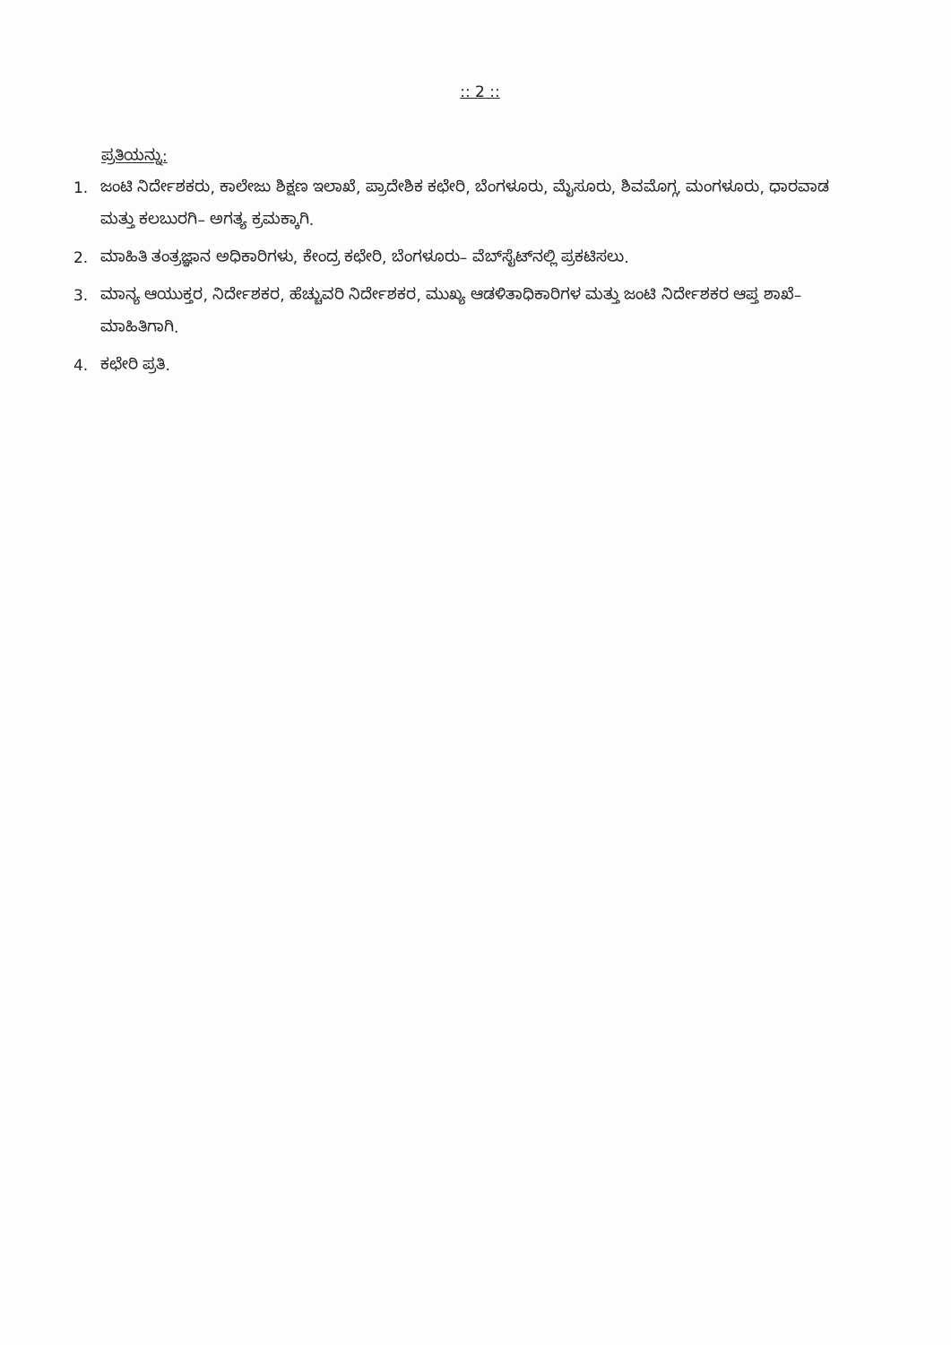:: 2 ::
ಪ್ರತಿಯನ್ನು:
1. ಜಂಟಿ ನಿರ್ದೇಶಕರು, ಕಾಲೇಜು ಶಿಕ್ಷಣ ಇಲಾಖೆ, ಪ್ರಾದೇಶಿಕ ಕಛೇರಿ, ಬೆಂಗಳೂರು, ಮೈಸೂರು, ಶಿವಮೊಗ್ಗ, ಮಂಗಳೂರು, ಧಾರವಾಡ ಮತ್ತು ಕಲಬುರಗಿ– ಅಗತ್ಯ ಕ್ರಮಕ್ಕಾಗಿ.
2. ಮಾಹಿತಿ ತಂತ್ರಜ್ಞಾನ ಅಧಿಕಾರಿಗಳು, ಕೇಂದ್ರ ಕಛೇರಿ, ಬೆಂಗಳೂರು– ವೆಬ್‌ಸೈಟ್‌ನಲ್ಲಿ ಪ್ರಕಟಿಸಲು.
3. ಮಾನ್ಯ ಆಯುಕ್ತರ, ನಿರ್ದೇಶಕರ, ಹೆಚ್ಚುವರಿ ನಿರ್ದೇಶಕರ, ಮುಖ್ಯ ಆಡಳಿತಾಧಿಕಾರಿಗಳ ಮತ್ತು ಜಂಟಿ ನಿರ್ದೇಶಕರ ಆಪ್ತ ಶಾಖೆ– ಮಾಹಿತಿಗಾಗಿ.
4. ಕಛೇರಿ ಪ್ರತಿ.